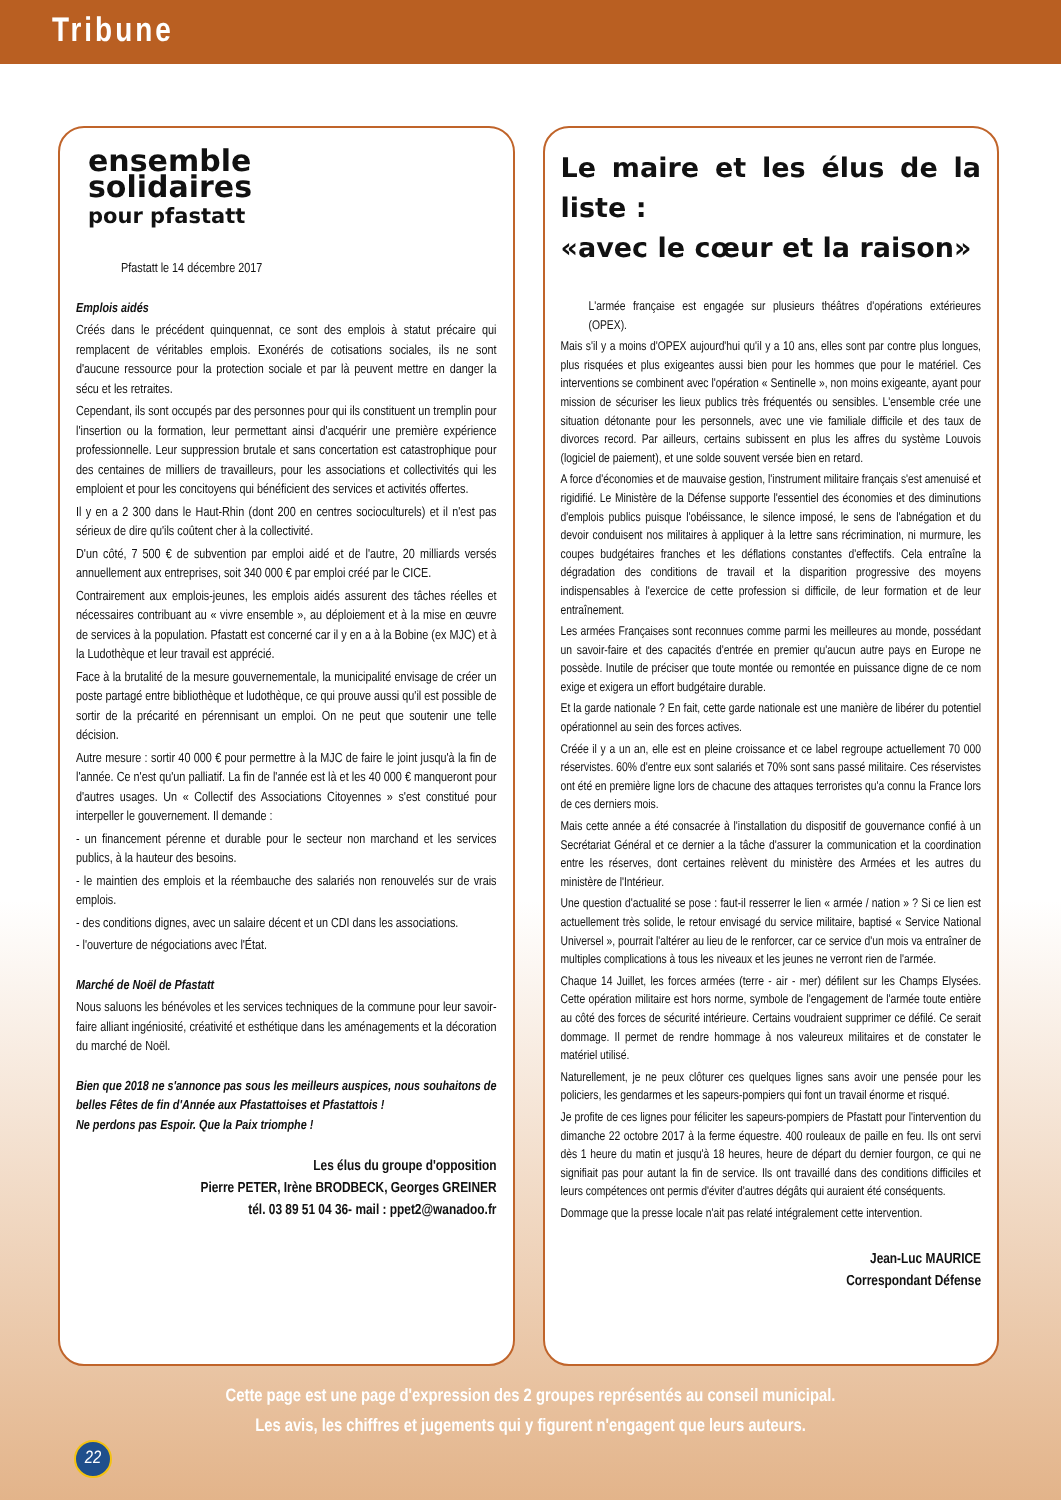Tribune
ensemble
solidaires
pour pfastatt
Pfastatt le 14 décembre 2017
Emplois aidés
Créés dans le précédent quinquennat, ce sont des emplois à statut précaire qui remplacent de véritables emplois. Exonérés de cotisations sociales, ils ne sont d'aucune ressource pour la protection sociale et par là peuvent mettre en danger la sécu et les retraites.
Cependant, ils sont occupés par des personnes pour qui ils constituent un tremplin pour l'insertion ou la formation, leur permettant ainsi d'acquérir une première expérience professionnelle. Leur suppression brutale et sans concertation est catastrophique pour des centaines de milliers de travailleurs, pour les associations et collectivités qui les emploient et pour les concitoyens qui bénéficient des services et activités offertes.
Il y en a 2 300 dans le Haut-Rhin (dont 200 en centres socioculturels) et il n'est pas sérieux de dire qu'ils coûtent cher à la collectivité.
D'un côté, 7 500 € de subvention par emploi aidé et de l'autre, 20 milliards versés annuellement aux entreprises, soit 340 000 € par emploi créé par le CICE.
Contrairement aux emplois-jeunes, les emplois aidés assurent des tâches réelles et nécessaires contribuant au « vivre ensemble », au déploiement et à la mise en œuvre de services à la population. Pfastatt est concerné car il y en a à la Bobine (ex MJC) et à la Ludothèque et leur travail est apprécié.
Face à la brutalité de la mesure gouvernementale, la municipalité envisage de créer un poste partagé entre bibliothèque et ludothèque, ce qui prouve aussi qu'il est possible de sortir de la précarité en pérennisant un emploi. On ne peut que soutenir une telle décision.
Autre mesure : sortir 40 000 € pour permettre à la MJC de faire le joint jusqu'à la fin de l'année. Ce n'est qu'un palliatif. La fin de l'année est là et les 40 000 € manqueront pour d'autres usages. Un « Collectif des Associations Citoyennes » s'est constitué pour interpeller le gouvernement. Il demande :
- un financement pérenne et durable pour le secteur non marchand et les services publics, à la hauteur des besoins.
- le maintien des emplois et la réembauche des salariés non renouvelés sur de vrais emplois.
- des conditions dignes, avec un salaire décent et un CDI dans les associations.
- l'ouverture de négociations avec l'État.
Marché de Noël de Pfastatt
Nous saluons les bénévoles et les services techniques de la commune pour leur savoir-faire alliant ingéniosité, créativité et esthétique dans les aménagements et la décoration du marché de Noël.
Bien que 2018 ne s'annonce pas sous les meilleurs auspices, nous souhaitons de belles Fêtes de fin d'Année aux Pfastattoises et Pfastattois !
Ne perdons pas Espoir. Que la Paix triomphe !
Les élus du groupe d'opposition
Pierre PETER, Irène BRODBECK, Georges GREINER
tél. 03 89 51 04 36- mail : ppet2@wanadoo.fr
Le maire et les élus de la liste :
«avec le cœur et la raison»
L'armée française est engagée sur plusieurs théâtres d'opérations extérieures (OPEX).
Mais s'il y a moins d'OPEX aujourd'hui qu'il y a 10 ans, elles sont par contre plus longues, plus risquées et plus exigeantes aussi bien pour les hommes que pour le matériel. Ces interventions se combinent avec l'opération « Sentinelle », non moins exigeante, ayant pour mission de sécuriser les lieux publics très fréquentés ou sensibles. L'ensemble crée une situation détonante pour les personnels, avec une vie familiale difficile et des taux de divorces record. Par ailleurs, certains subissent en plus les affres du système Louvois (logiciel de paiement), et une solde souvent versée bien en retard.
A force d'économies et de mauvaise gestion, l'instrument militaire français s'est amenuisé et rigidifié. Le Ministère de la Défense supporte l'essentiel des économies et des diminutions d'emplois publics puisque l'obéissance, le silence imposé, le sens de l'abnégation et du devoir conduisent nos militaires à appliquer à la lettre sans récrimination, ni murmure, les coupes budgétaires franches et les déflations constantes d'effectifs. Cela entraîne la dégradation des conditions de travail et la disparition progressive des moyens indispensables à l'exercice de cette profession si difficile, de leur formation et de leur entraînement.
Les armées Françaises sont reconnues comme parmi les meilleures au monde, possédant un savoir-faire et des capacités d'entrée en premier qu'aucun autre pays en Europe ne possède. Inutile de préciser que toute montée ou remontée en puissance digne de ce nom exige et exigera un effort budgétaire durable.
Et la garde nationale ? En fait, cette garde nationale est une manière de libérer du potentiel opérationnel au sein des forces actives.
Créée il y a un an, elle est en pleine croissance et ce label regroupe actuellement 70 000 réservistes. 60% d'entre eux sont salariés et 70% sont sans passé militaire. Ces réservistes ont été en première ligne lors de chacune des attaques terroristes qu'a connu la France lors de ces derniers mois.
Mais cette année a été consacrée à l'installation du dispositif de gouvernance confié à un Secrétariat Général et ce dernier a la tâche d'assurer la communication et la coordination entre les réserves, dont certaines relèvent du ministère des Armées et les autres du ministère de l'Intérieur.
Une question d'actualité se pose : faut-il resserrer le lien « armée / nation » ? Si ce lien est actuellement très solide, le retour envisagé du service militaire, baptisé « Service National Universel », pourrait l'altérer au lieu de le renforcer, car ce service d'un mois va entraîner de multiples complications à tous les niveaux et les jeunes ne verront rien de l'armée.
Chaque 14 Juillet, les forces armées (terre - air - mer) défilent sur les Champs Elysées. Cette opération militaire est hors norme, symbole de l'engagement de l'armée toute entière au côté des forces de sécurité intérieure. Certains voudraient supprimer ce défilé. Ce serait dommage. Il permet de rendre hommage à nos valeureux militaires et de constater le matériel utilisé.
Naturellement, je ne peux clôturer ces quelques lignes sans avoir une pensée pour les policiers, les gendarmes et les sapeurs-pompiers qui font un travail énorme et risqué.
Je profite de ces lignes pour féliciter les sapeurs-pompiers de Pfastatt pour l'intervention du dimanche 22 octobre 2017 à la ferme équestre. 400 rouleaux de paille en feu. Ils ont servi dès 1 heure du matin et jusqu'à 18 heures, heure de départ du dernier fourgon, ce qui ne signifiait pas pour autant la fin de service. Ils ont travaillé dans des conditions difficiles et leurs compétences ont permis d'éviter d'autres dégâts qui auraient été conséquents.
Dommage que la presse locale n'ait pas relaté intégralement cette intervention.
Jean-Luc MAURICE
Correspondant Défense
Cette page est une page d'expression des 2 groupes représentés au conseil municipal.
Les avis, les chiffres et jugements qui y figurent n'engagent que leurs auteurs.
22